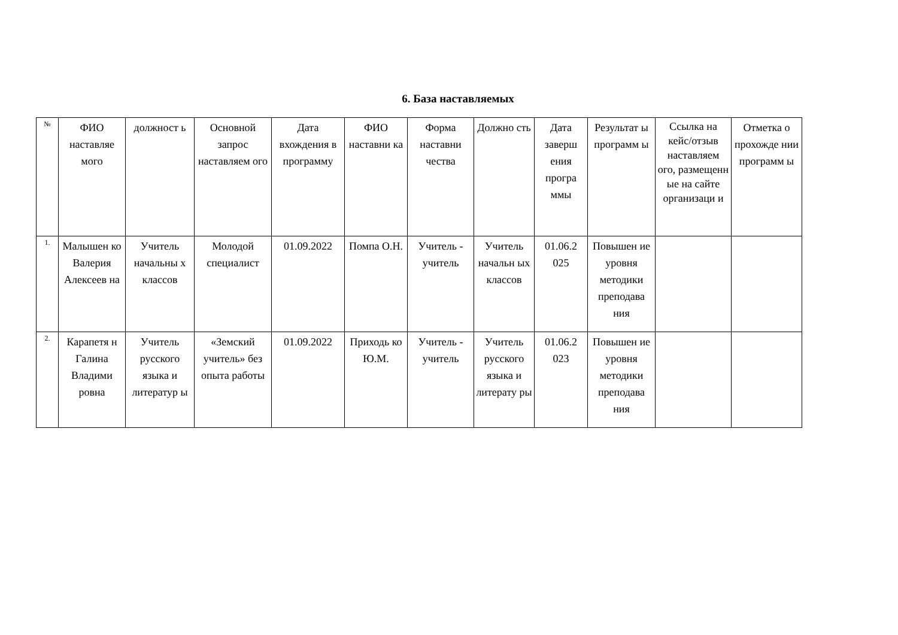6. База наставляемых
| № | ФИО наставляе мого | должност ь | Основной запрос наставляем ого | Дата вхождения в программу | ФИО наставни ка | Форма наставни чества | Должно сть | Дата заверш ения програ ммы | Результат ы программ ы | Ссылка на кейс/отзыв наставляем ого, размещенн ые на сайте организаци и | Отметка о прохожде нии программ ы |
| --- | --- | --- | --- | --- | --- | --- | --- | --- | --- | --- | --- |
| 1. | Малышен ко Валерия Алексеев на | Учитель начальны х классов | Молодой специалист | 01.09.2022 | Помпа О.Н. | Учитель - учитель | Учитель начальн ых классов | 01.06.2 025 | Повышен ие уровня методики преподава ния | | |
| 2. | Карапетя н Галина Владими ровна | Учитель русского языка и литератур ы | «Земский учитель» без опыта работы | 01.09.2022 | Приходь ко Ю.М. | Учитель - учитель | Учитель русского языка и литерату ры | 01.06.2 023 | Повышен ие уровня методики преподава ния | | |